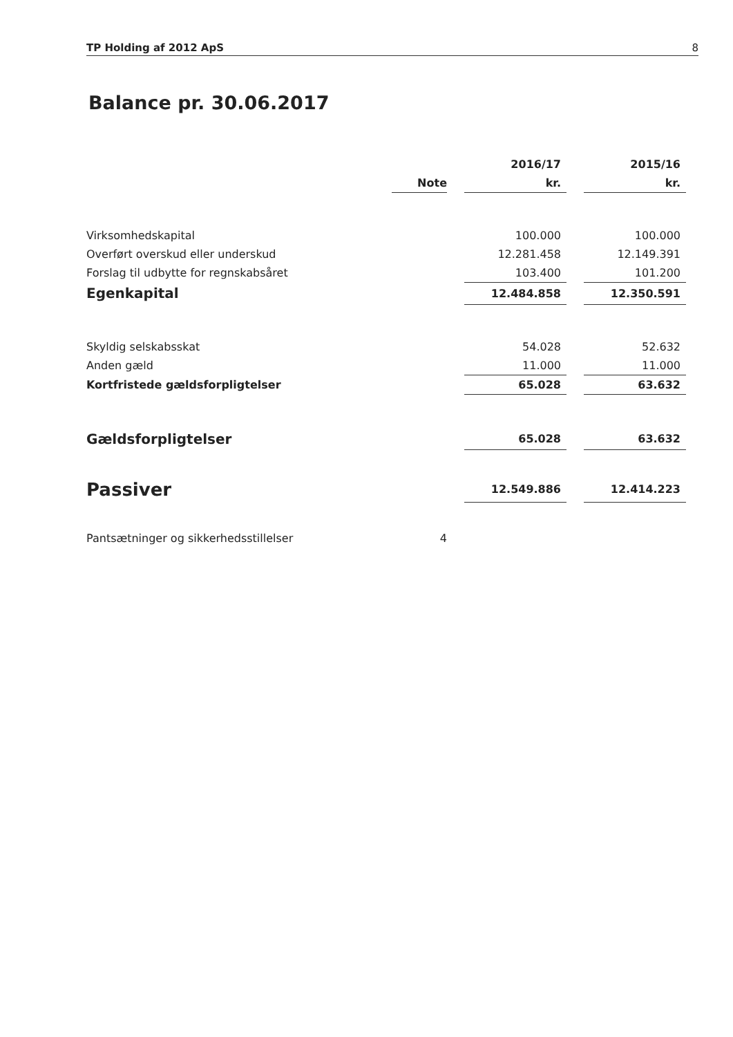TP Holding af 2012 ApS 8
Balance pr. 30.06.2017
| | | | 2016/17 | | 2015/16 |
| | Note | | kr. | | kr. |
| Virksomhedskapital | | | 100.000 | | 100.000 |
| Overført overskud eller underskud | | | 12.281.458 | | 12.149.391 |
| Forslag til udbytte for regnskabsåret | | | 103.400 | | 101.200 |
| Egenkapital | | | 12.484.858 | | 12.350.591 |
| Skyldig selskabsskat | | | 54.028 | | 52.632 |
| Anden gæld | | | 11.000 | | 11.000 |
| Kortfristede gældsforpligtelser | | | 65.028 | | 63.632 |
| Gældsforpligtelser | | | 65.028 | | 63.632 |
| Passiver | | | 12.549.886 | | 12.414.223 |
| Pantsætninger og sikkerhedsstillelser | 4 | | | | |